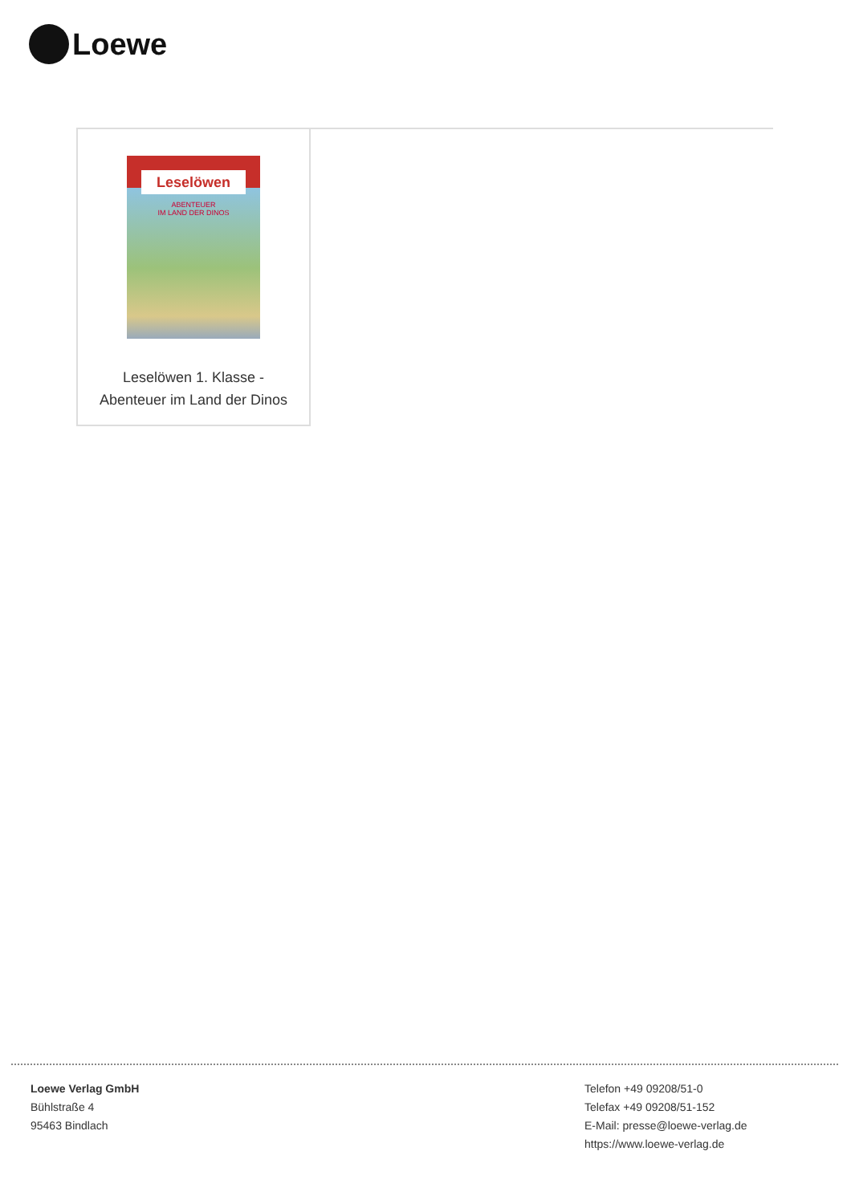Loewe
Leselöwen
ABENTEUER
IM LAND DER DINOS
Leselöwen 1. Klasse -
Abenteuer im Land der Dinos
Loewe Verlag GmbH
Bühlstraße 4
95463 Bindlach
Telefon +49 09208/51-0
Telefax +49 09208/51-152
E-Mail: presse@loewe-verlag.de
https://www.loewe-verlag.de